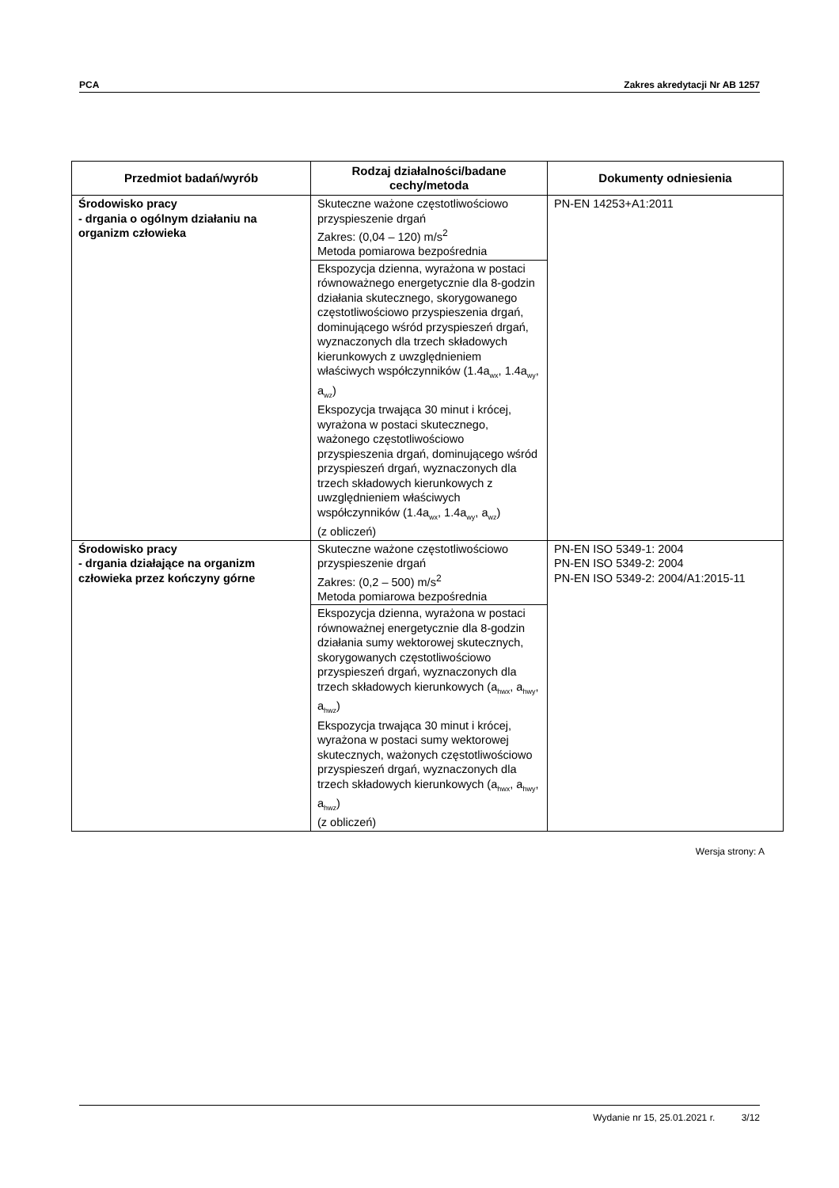PCA Zakres akredytacji Nr AB 1257
| Przedmiot badań/wyrób | Rodzaj działalności/badane cechy/metoda | Dokumenty odniesienia |
| --- | --- | --- |
| Środowisko pracy - drgania o ogólnym działaniu na organizm człowieka | Skuteczne ważone częstotliwościowo przyspieszenie drgań Zakres: (0,04 – 120) m/s<sup>2</sup> Metoda pomiarowa bezpośrednia | PN-EN 14253+A1:2011 |
| | Ekspozycja dzienna, wyrażona w postaci równoważnego energetycznie dla 8-godzin działania skutecznego, skorygowanego częstotliwościowo przyspieszenia drgań, dominującego wśród przyspieszeń drgań, wyznaczonych dla trzech składowych kierunkowych z uwzględnieniem właściwych współczynników (1.4a<sub>wx</sub>, 1.4a<sub>wy</sub>, a<sub>wz</sub>) Ekspozycja trwająca 30 minut i krócej, wyrażona w postaci skutecznego, ważonego częstotliwościowo przyspieszenia drgań, dominującego wśród przyspieszeń drgań, wyznaczonych dla trzech składowych kierunkowych z uwzględnieniem właściwych współczynników (1.4a<sub>wx</sub>, 1.4a<sub>wy</sub>, a<sub>wz</sub>) (z obliczeń) | |
| Środowisko pracy - drgania działające na organizm człowieka przez kończyny górne | Skuteczne ważone częstotliwościowo przyspieszenie drgań Zakres: (0,2 – 500) m/s<sup>2</sup> Metoda pomiarowa bezpośrednia | PN-EN ISO 5349-1: 2004 PN-EN ISO 5349-2: 2004 PN-EN ISO 5349-2: 2004/A1:2015-11 |
| | Ekspozycja dzienna, wyrażona w postaci równoważnej energetycznie dla 8-godzin działania sumy wektorowej skutecznych, skorygowanych częstotliwościowo przyspieszeń drgań, wyznaczonych dla trzech składowych kierunkowych (a<sub>hwx</sub>, a<sub>hwy</sub>, a<sub>hwz</sub>) Ekspozycja trwająca 30 minut i krócej, wyrażona w postaci sumy wektorowej skutecznych, ważonych częstotliwościowo przyspieszeń drgań, wyznaczonych dla trzech składowych kierunkowych (a<sub>hwx</sub>, a<sub>hwy</sub>, a<sub>hwz</sub>) (z obliczeń) | |
Wersja strony: A
Wydanie nr 15, 25.01.2021 r. 3/12